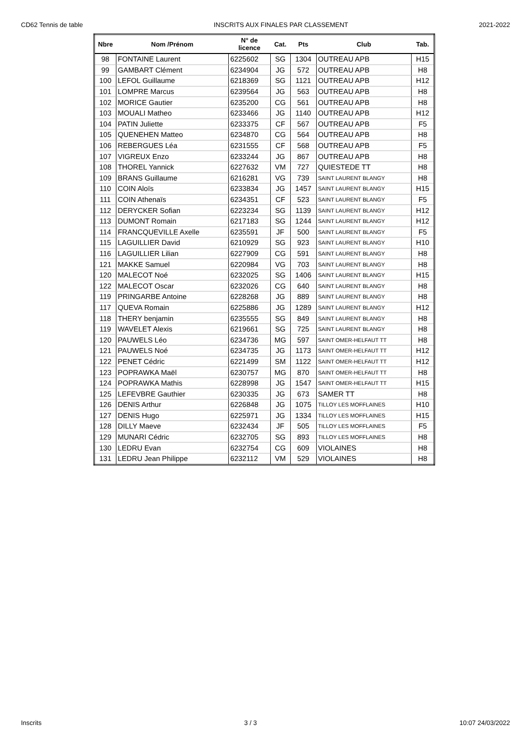CD62 Tennis de table INSCRITS AUX FINALES PAR CLASSEMENT 2021-2022
| Nbre | Nom /Prénom | N° de licence | Cat. | Pts | Club | Tab. |
| --- | --- | --- | --- | --- | --- | --- |
| 98 | FONTAINE Laurent | 6225602 | SG | 1304 | OUTREAU APB | H15 |
| 99 | GAMBART Clément | 6234904 | JG | 572 | OUTREAU APB | H8 |
| 100 | LEFOL Guillaume | 6218369 | SG | 1121 | OUTREAU APB | H12 |
| 101 | LOMPRE Marcus | 6239564 | JG | 563 | OUTREAU APB | H8 |
| 102 | MORICE Gautier | 6235200 | CG | 561 | OUTREAU APB | H8 |
| 103 | MOUALI Matheo | 6233466 | JG | 1140 | OUTREAU APB | H12 |
| 104 | PATIN Juliette | 6233375 | CF | 567 | OUTREAU APB | F5 |
| 105 | QUENEHEN Matteo | 6234870 | CG | 564 | OUTREAU APB | H8 |
| 106 | REBERGUES Léa | 6231555 | CF | 568 | OUTREAU APB | F5 |
| 107 | VIGREUX Enzo | 6233244 | JG | 867 | OUTREAU APB | H8 |
| 108 | THOREL Yannick | 6227632 | VM | 727 | QUIESTEDE TT | H8 |
| 109 | BRANS Guillaume | 6216281 | VG | 739 | SAINT LAURENT BLANGY | H8 |
| 110 | COIN Aloïs | 6233834 | JG | 1457 | SAINT LAURENT BLANGY | H15 |
| 111 | COIN Athenaïs | 6234351 | CF | 523 | SAINT LAURENT BLANGY | F5 |
| 112 | DERYCKER Sofian | 6223234 | SG | 1139 | SAINT LAURENT BLANGY | H12 |
| 113 | DUMONT Romain | 6217183 | SG | 1244 | SAINT LAURENT BLANGY | H12 |
| 114 | FRANCQUEVILLE Axelle | 6235591 | JF | 500 | SAINT LAURENT BLANGY | F5 |
| 115 | LAGUILLIER David | 6210929 | SG | 923 | SAINT LAURENT BLANGY | H10 |
| 116 | LAGUILLIER Lilian | 6227909 | CG | 591 | SAINT LAURENT BLANGY | H8 |
| 121 | MAKKE Samuel | 6220984 | VG | 703 | SAINT LAURENT BLANGY | H8 |
| 120 | MALECOT Noé | 6232025 | SG | 1406 | SAINT LAURENT BLANGY | H15 |
| 122 | MALECOT Oscar | 6232026 | CG | 640 | SAINT LAURENT BLANGY | H8 |
| 119 | PRINGARBE Antoine | 6228268 | JG | 889 | SAINT LAURENT BLANGY | H8 |
| 117 | QUEVA Romain | 6225886 | JG | 1289 | SAINT LAURENT BLANGY | H12 |
| 118 | THERY benjamin | 6235555 | SG | 849 | SAINT LAURENT BLANGY | H8 |
| 119 | WAVELET Alexis | 6219661 | SG | 725 | SAINT LAURENT BLANGY | H8 |
| 120 | PAUWELS Léo | 6234736 | MG | 597 | SAINT OMER-HELFAUT TT | H8 |
| 121 | PAUWELS Noé | 6234735 | JG | 1173 | SAINT OMER-HELFAUT TT | H12 |
| 122 | PENET Cédric | 6221499 | SM | 1122 | SAINT OMER-HELFAUT TT | H12 |
| 123 | POPRAWKA Maël | 6230757 | MG | 870 | SAINT OMER-HELFAUT TT | H8 |
| 124 | POPRAWKA Mathis | 6228998 | JG | 1547 | SAINT OMER-HELFAUT TT | H15 |
| 125 | LEFEVBRE Gauthier | 6230335 | JG | 673 | SAMER TT | H8 |
| 126 | DENIS Arthur | 6226848 | JG | 1075 | TILLOY LES MOFFLAINES | H10 |
| 127 | DENIS Hugo | 6225971 | JG | 1334 | TILLOY LES MOFFLAINES | H15 |
| 128 | DILLY Maeve | 6232434 | JF | 505 | TILLOY LES MOFFLAINES | F5 |
| 129 | MUNARI Cédric | 6232705 | SG | 893 | TILLOY LES MOFFLAINES | H8 |
| 130 | LEDRU Evan | 6232754 | CG | 609 | VIOLAINES | H8 |
| 131 | LEDRU Jean Philippe | 6232112 | VM | 529 | VIOLAINES | H8 |
Inscrits 3 / 3 10:07 24/03/2022